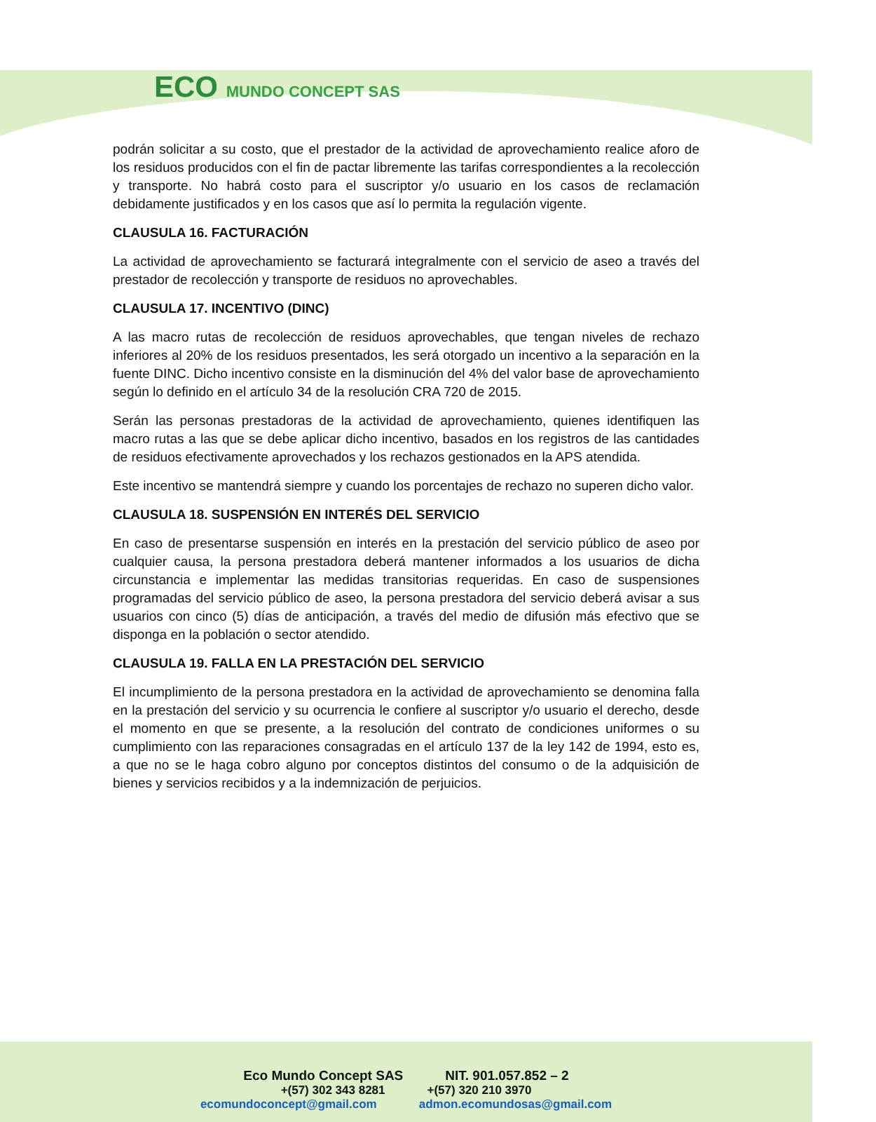ECO MUNDO CONCEPT SAS
podrán solicitar a su costo, que el prestador de la actividad de aprovechamiento realice aforo de los residuos producidos con el fin de pactar libremente las tarifas correspondientes a la recolección y transporte. No habrá costo para el suscriptor y/o usuario en los casos de reclamación debidamente justificados y en los casos que así lo permita la regulación vigente.
CLAUSULA 16. FACTURACIÓN
La actividad de aprovechamiento se facturará integralmente con el servicio de aseo a través del prestador de recolección y transporte de residuos no aprovechables.
CLAUSULA 17. INCENTIVO (DINC)
A las macro rutas de recolección de residuos aprovechables, que tengan niveles de rechazo inferiores al 20% de los residuos presentados, les será otorgado un incentivo a la separación en la fuente DINC. Dicho incentivo consiste en la disminución del 4% del valor base de aprovechamiento según lo definido en el artículo 34 de la resolución CRA 720 de 2015.
Serán las personas prestadoras de la actividad de aprovechamiento, quienes identifiquen las macro rutas a las que se debe aplicar dicho incentivo, basados en los registros de las cantidades de residuos efectivamente aprovechados y los rechazos gestionados en la APS atendida.
Este incentivo se mantendrá siempre y cuando los porcentajes de rechazo no superen dicho valor.
CLAUSULA 18. SUSPENSIÓN EN INTERÉS DEL SERVICIO
En caso de presentarse suspensión en interés en la prestación del servicio público de aseo por cualquier causa, la persona prestadora deberá mantener informados a los usuarios de dicha circunstancia e implementar las medidas transitorias requeridas. En caso de suspensiones programadas del servicio público de aseo, la persona prestadora del servicio deberá avisar a sus usuarios con cinco (5) días de anticipación, a través del medio de difusión más efectivo que se disponga en la población o sector atendido.
CLAUSULA 19. FALLA EN LA PRESTACIÓN DEL SERVICIO
El incumplimiento de la persona prestadora en la actividad de aprovechamiento se denomina falla en la prestación del servicio y su ocurrencia le confiere al suscriptor y/o usuario el derecho, desde el momento en que se presente, a la resolución del contrato de condiciones uniformes o su cumplimiento con las reparaciones consagradas en el artículo 137 de la ley 142 de 1994, esto es, a que no se le haga cobro alguno por conceptos distintos del consumo o de la adquisición de bienes y servicios recibidos y a la indemnización de perjuicios.
Eco Mundo Concept SAS NIT. 901.057.852 – 2
+(57) 302 343 8281 +(57) 320 210 3970
ecomundoconcept@gmail.com admon.ecomundosas@gmail.com